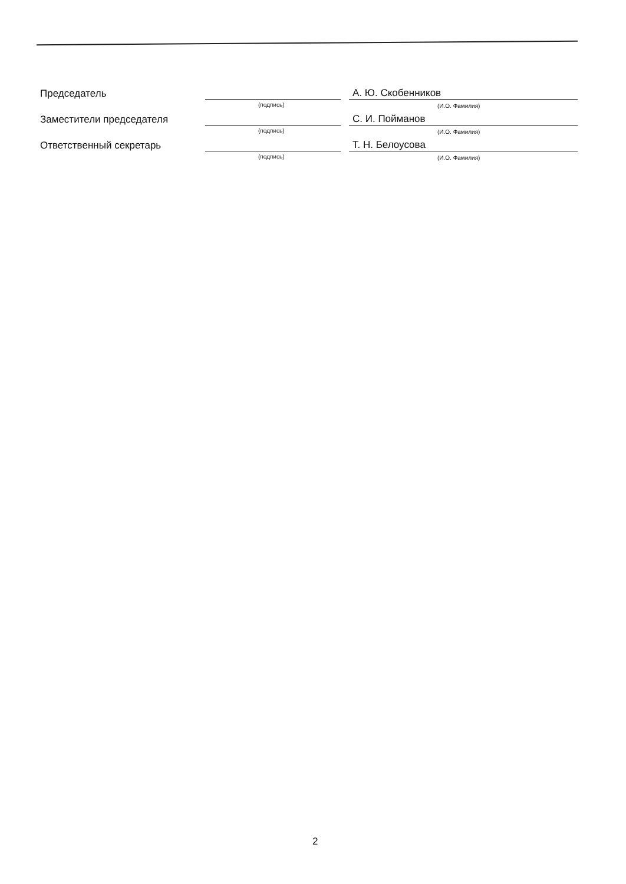Председатель
(подпись)
А. Ю. Скобенников
(И.О. Фамилия)
Заместители председателя
(подпись)
С. И. Пойманов
(И.О. Фамилия)
Ответственный секретарь
(подпись)
Т. Н. Белоусова
(И.О. Фамилия)
2